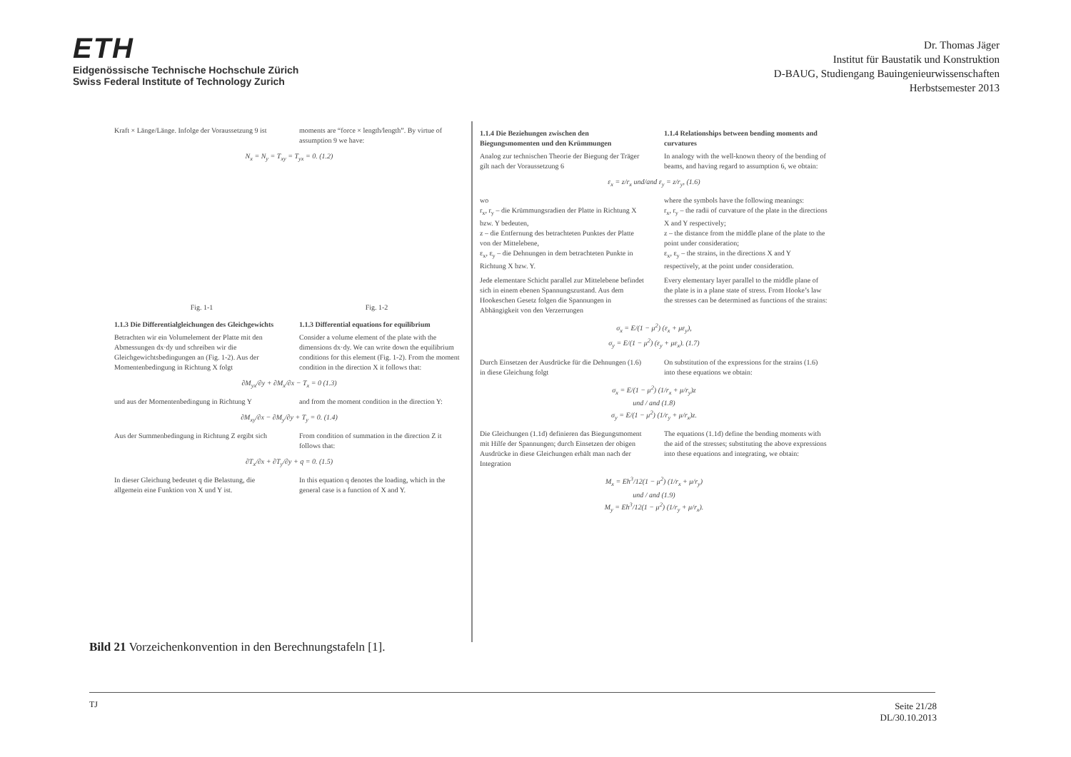ETH
Eidgenössische Technische Hochschule Zürich
Swiss Federal Institute of Technology Zurich
Dr. Thomas Jäger
Institut für Baustatik und Konstruktion
D-BAUG, Studiengang Bauingenieurwissenschaften
Herbstsemester 2013
Kraft × Länge/Länge. Infolge der Voraussetzung 9 ist
moments are “force × length/length”. By virtue of assumption 9 we have:
N<sub>x</sub> = N<sub>y</sub> = T<sub>xy</sub> = T<sub>yx</sub> = 0. (1.2)
Fig. 1-1 Fig. 1-2
1.1.3 Die Differentialgleichungen des Gleichgewichts
Betrachten wir ein Volumelement der Platte mit den Abmessungen dx·dy und schreiben wir die Gleichgewichtsbedingungen an (Fig. 1-2). Aus der Momentenbedingung in Richtung X folgt
1.1.3 Differential equations for equilibrium
Consider a volume element of the plate with the dimensions dx·dy. We can write down the equilibrium conditions for this element (Fig. 1-2). From the moment condition in the direction X it follows that:
∂M<sub>yx</sub>/∂y + ∂M<sub>x</sub>/∂x − T<sub>x</sub> = 0 (1.3)
und aus der Momentenbedingung in Richtung Y
and from the moment condition in the direction Y:
∂M<sub>xy</sub>/∂x − ∂M<sub>y</sub>/∂y + T<sub>y</sub> = 0. (1.4)
Aus der Summenbedingung in Richtung Z ergibt sich
From condition of summation in the direction Z it follows that:
∂T<sub>x</sub>/∂x + ∂T<sub>y</sub>/∂y + q = 0. (1.5)
In dieser Gleichung bedeutet q die Belastung, die allgemein eine Funktion von X und Y ist.
In this equation q denotes the loading, which in the general case is a function of X and Y.
1.1.4 Die Beziehungen zwischen den Biegungsmomenten und den Krümmungen
Analog zur technischen Theorie der Biegung der Träger gilt nach der Voraussetzung 6
1.1.4 Relationships between bending moments and curvatures
In analogy with the well-known theory of the bending of beams, and having regard to assumption 6, we obtain:
ε<sub>x</sub> = z/r<sub>x</sub> und/and ε<sub>y</sub> = z/r<sub>y</sub>, (1.6)
wo
r<sub>x</sub>, r<sub>y</sub> – die Krümmungsradien der Platte in Richtung X bzw. Y bedeuten,
z – die Entfernung des betrachteten Punktes der Platte von der Mittelebene,
ε<sub>x</sub>, ε<sub>y</sub> – die Dehnungen in dem betrachteten Punkte in Richtung X bzw. Y.
where the symbols have the following meanings:
r<sub>x</sub>, r<sub>y</sub> – the radii of curvature of the plate in the directions X and Y respectively;
z – the distance from the middle plane of the plate to the point under consideration;
ε<sub>x</sub>, ε<sub>y</sub> – the strains, in the directions X and Y respectively, at the point under consideration.
Jede elementare Schicht parallel zur Mittelebene befindet sich in einem ebenen Spannungszustand. Aus dem Hookeschen Gesetz folgen die Spannungen in Abhängigkeit von den Verzerrungen
Every elementary layer parallel to the middle plane of the plate is in a plane state of stress. From Hooke’s law the stresses can be determined as functions of the strains:
σ<sub>x</sub> = E/(1 − μ<sup>2</sup>) (ε<sub>x</sub> + με<sub>y</sub>),
σ<sub>y</sub> = E/(1 − μ<sup>2</sup>) (ε<sub>y</sub> + με<sub>x</sub>). (1.7)
Durch Einsetzen der Ausdrücke für die Dehnungen (1.6) in diese Gleichung folgt
On substitution of the expressions for the strains (1.6) into these equations we obtain:
σ<sub>x</sub> = E/(1 − μ<sup>2</sup>) (1/r<sub>x</sub> + μ/r<sub>y</sub>)z
und / and (1.8)
σ<sub>y</sub> = E/(1 − μ<sup>2</sup>) (1/r<sub>y</sub> + μ/r<sub>x</sub>)z.
Die Gleichungen (1.1d) definieren das Biegungsmoment mit Hilfe der Spannungen; durch Einsetzen der obigen Ausdrücke in diese Gleichungen erhält man nach der Integration
The equations (1.1d) define the bending moments with the aid of the stresses; substituting the above expressions into these equations and integrating, we obtain:
M<sub>x</sub> = Eh<sup>3</sup>/12(1 − μ<sup>2</sup>) (1/r<sub>x</sub> + μ/r<sub>y</sub>)
und / and (1.9)
M<sub>y</sub> = Eh<sup>3</sup>/12(1 − μ<sup>2</sup>) (1/r<sub>y</sub> + μ/r<sub>x</sub>).
Bild 21 Vorzeichenkonvention in den Berechnungstafeln [1].
TJ
Seite 21/28
DL/30.10.2013